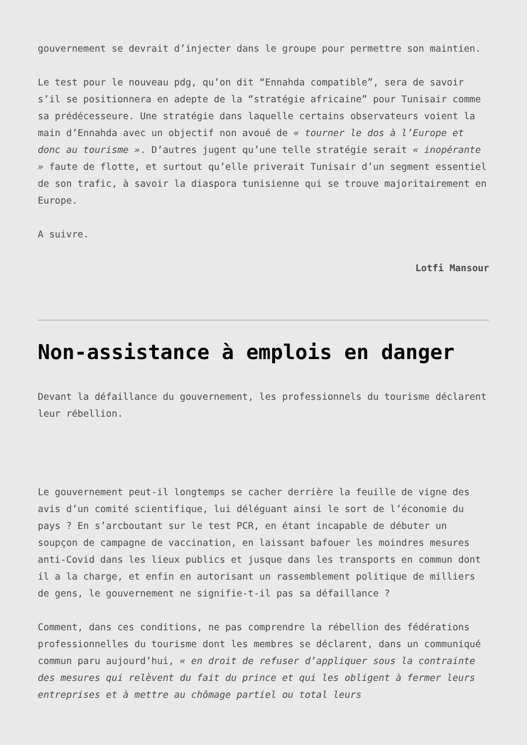gouvernement se devrait d’injecter dans le groupe pour permettre son maintien.
Le test pour le nouveau pdg, qu’on dit “Ennahda compatible”, sera de savoir s’il se positionnera en adepte de la “stratégie africaine” pour Tunisair comme sa prédécesseure. Une stratégie dans laquelle certains observateurs voient la main d’Ennahda avec un objectif non avoué de « tourner le dos à l’Europe et donc au tourisme ». D’autres jugent qu’une telle stratégie serait « inopérante » faute de flotte, et surtout qu’elle priverait Tunisair d’un segment essentiel de son trafic, à savoir la diaspora tunisienne qui se trouve majoritairement en Europe.
A suivre.
Lotfi Mansour
Non-assistance à emplois en danger
Devant la défaillance du gouvernement, les professionnels du tourisme déclarent leur rébellion.
Le gouvernement peut-il longtemps se cacher derrière la feuille de vigne des avis d’un comité scientifique, lui déléguant ainsi le sort de l’économie du pays ? En s’arcboutant sur le test PCR, en étant incapable de débuter un soupçon de campagne de vaccination, en laissant bafouer les moindres mesures anti-Covid dans les lieux publics et jusque dans les transports en commun dont il a la charge, et enfin en autorisant un rassemblement politique de milliers de gens, le gouvernement ne signifie-t-il pas sa défaillance ?
Comment, dans ces conditions, ne pas comprendre la rébellion des fédérations professionnelles du tourisme dont les membres se déclarent, dans un communiqué commun paru aujourd’hui, « en droit de refuser d’appliquer sous la contrainte des mesures qui relèvent du fait du prince et qui les obligent à fermer leurs entreprises et à mettre au chômage partiel ou total leurs